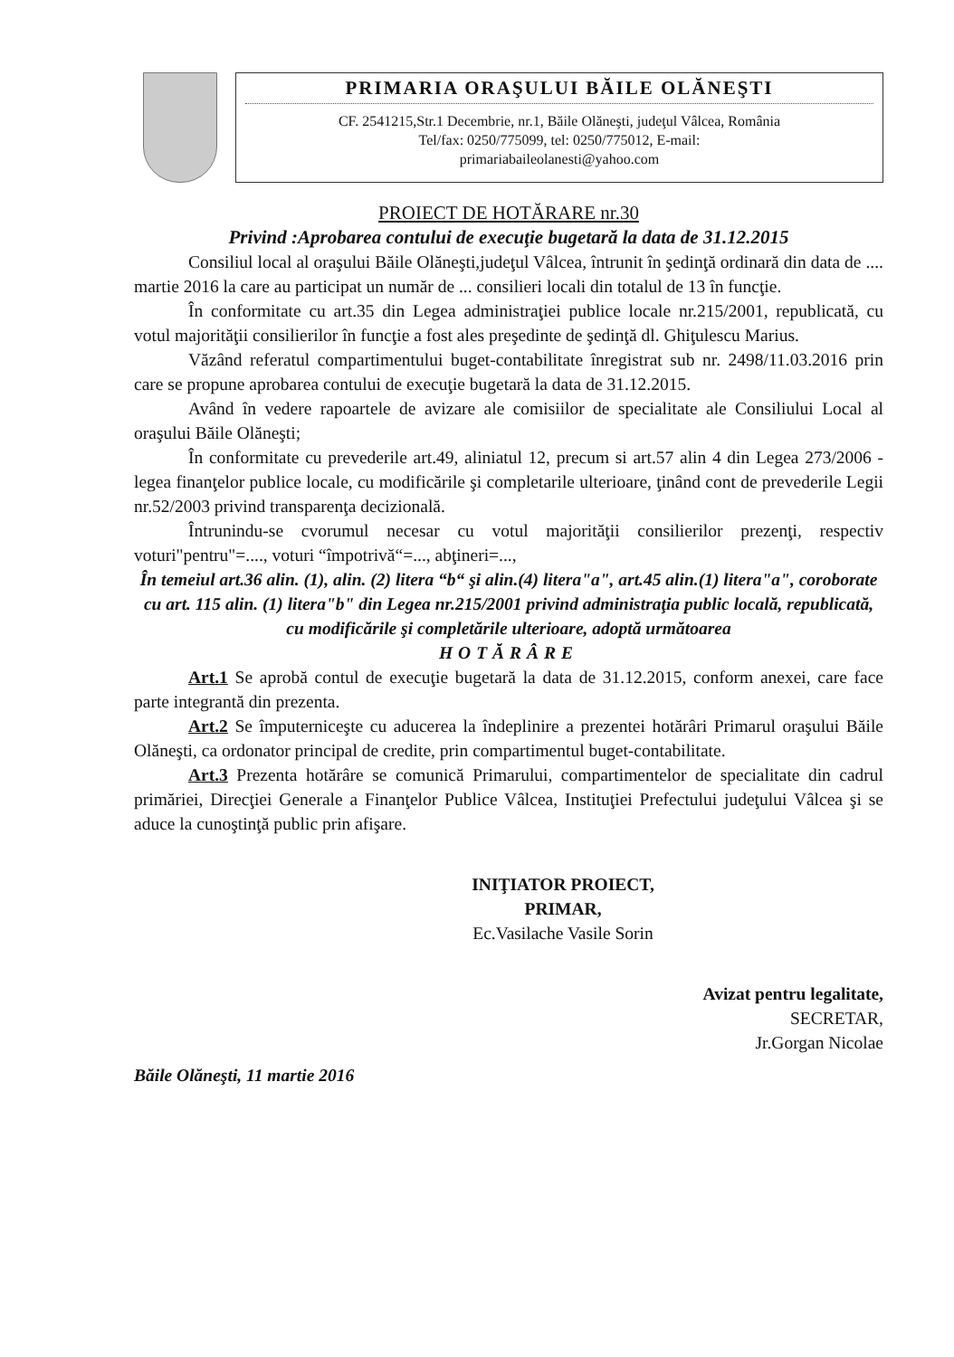PRIMARIA ORAŞULUI BĂILE OLĂNEŞTI
CF. 2541215,Str.1 Decembrie, nr.1, Băile Olăneşti, judeţul Vâlcea, România
Tel/fax: 0250/775099, tel: 0250/775012, E-mail:
primariabaileolanesti@yahoo.com
PROIECT DE HOTĂRARE nr.30
Privind :Aprobarea contului de execuţie bugetară la data de 31.12.2015
Consiliul local al oraşului Băile Olăneşti,judeţul Vâlcea, întrunit în şedinţă ordinară din data de .... martie 2016 la care au participat un număr de ... consilieri locali din totalul de 13 în funcţie.
În conformitate cu art.35 din Legea administraţiei publice locale nr.215/2001, republicată, cu votul majorităţii consilierilor în funcţie a fost ales preşedinte de şedinţă dl. Ghiţulescu Marius.
Văzând referatul compartimentului buget-contabilitate înregistrat sub nr. 2498/11.03.2016 prin care se propune aprobarea contului de execuţie bugetară la data de 31.12.2015.
Având în vedere rapoartele de avizare ale comisiilor de specialitate ale Consiliului Local al oraşului Băile Olăneşti;
În conformitate cu prevederile art.49, aliniatul 12, precum si art.57 alin 4 din Legea 273/2006 -legea finanţelor publice locale, cu modificările şi completarile ulterioare, ţinând cont de prevederile Legii nr.52/2003 privind transparenţa decizională.
Întrunindu-se cvorumul necesar cu votul majorităţii consilierilor prezenţi, respectiv voturi"pentru"=...., voturi “împotrivă“=..., abţineri=...,
În temeiul art.36 alin. (1), alin. (2) litera “b“ şi alin.(4) litera"a", art.45 alin.(1) litera"a", coroborate cu art. 115 alin. (1) litera"b" din Legea nr.215/2001 privind administraţia public locală, republicată, cu modificările şi completările ulterioare, adoptă următoarea
HOTĂRÂRE
Art.1 Se aprobă contul de execuţie bugetară la data de 31.12.2015, conform anexei, care face parte integrantă din prezenta.
Art.2 Se împuterniceşte cu aducerea la îndeplinire a prezentei hotărâri Primarul oraşului Băile Olăneşti, ca ordonator principal de credite, prin compartimentul buget-contabilitate.
Art.3 Prezenta hotărâre se comunică Primarului, compartimentelor de specialitate din cadrul primăriei, Direcţiei Generale a Finanţelor Publice Vâlcea, Instituţiei Prefectului judeţului Vâlcea şi se aduce la cunoştinţă public prin afişare.
INIŢIATOR PROIECT,
PRIMAR,
Ec.Vasilache Vasile Sorin
Băile Olăneşti, 11 martie 2016
Avizat pentru legalitate,
SECRETAR,
Jr.Gorgan Nicolae